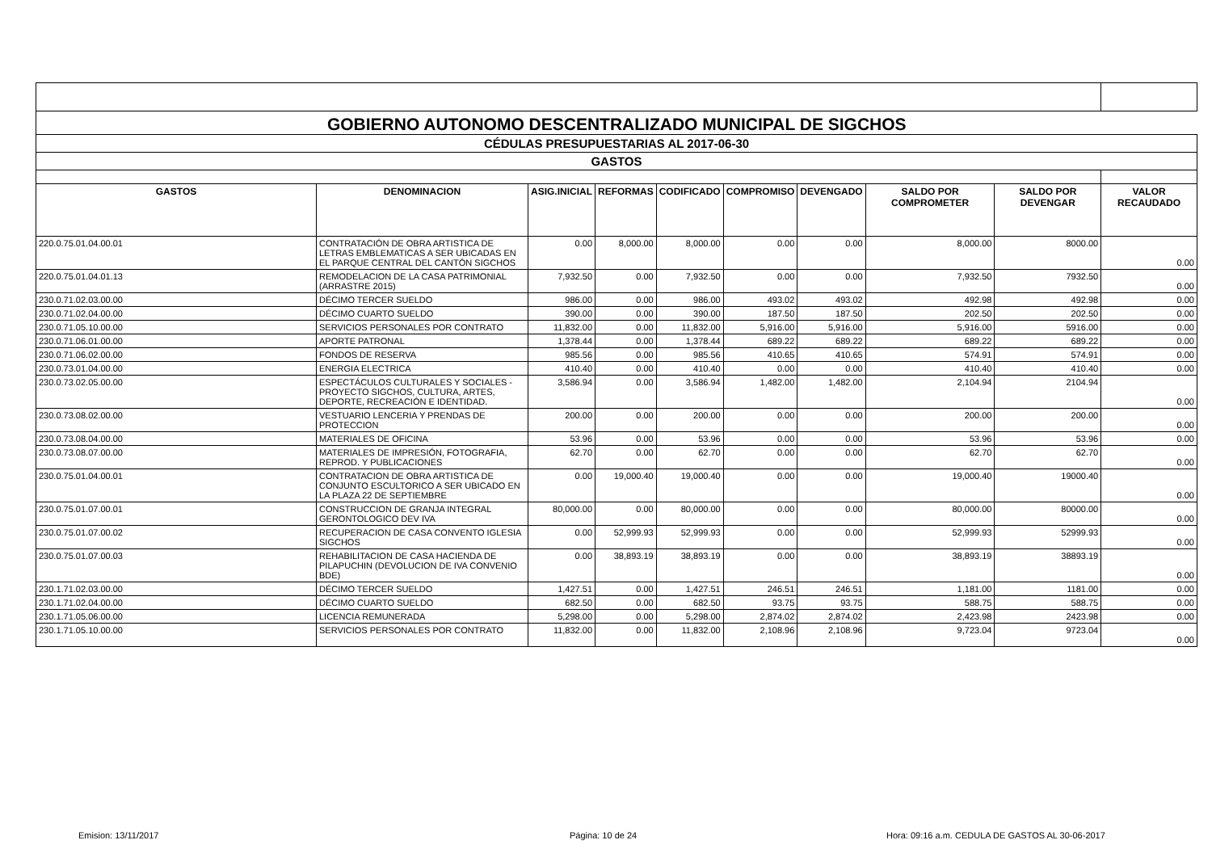| GOBIERNO AUTONOMO DESCENTRALIZADO MUNICIPAL DE SIGCHOS | | | | | | | | | |
| CÉDULAS PRESUPUESTARIAS AL 2017-06-30 | | | | | | | | | |
| GASTOS | | | | | | | | | |
| GASTOS | DENOMINACION | ASIG.INICIAL | REFORMAS | CODIFICADO | COMPROMISO | DEVENGADO | SALDO POR COMPROMETER | SALDO POR DEVENGAR | VALOR RECAUDADO |
| 220.0.75.01.04.00.01 | CONTRATACIÓN DE OBRA ARTISTICA DE LETRAS EMBLEMATICAS A SER UBICADAS EN EL PARQUE CENTRAL DEL CANTÓN SIGCHOS | 0.00 | 8,000.00 | 8,000.00 | 0.00 | 0.00 | 8,000.00 | 8000.00 | 0.00 |
| 220.0.75.01.04.01.13 | REMODELACION DE LA CASA PATRIMONIAL (ARRASTRE 2015) | 7,932.50 | 0.00 | 7,932.50 | 0.00 | 0.00 | 7,932.50 | 7932.50 | 0.00 |
| 230.0.71.02.03.00.00 | DÉCIMO TERCER SUELDO | 986.00 | 0.00 | 986.00 | 493.02 | 493.02 | 492.98 | 492.98 | 0.00 |
| 230.0.71.02.04.00.00 | DÉCIMO CUARTO SUELDO | 390.00 | 0.00 | 390.00 | 187.50 | 187.50 | 202.50 | 202.50 | 0.00 |
| 230.0.71.05.10.00.00 | SERVICIOS PERSONALES POR CONTRATO | 11,832.00 | 0.00 | 11,832.00 | 5,916.00 | 5,916.00 | 5,916.00 | 5916.00 | 0.00 |
| 230.0.71.06.01.00.00 | APORTE PATRONAL | 1,378.44 | 0.00 | 1,378.44 | 689.22 | 689.22 | 689.22 | 689.22 | 0.00 |
| 230.0.71.06.02.00.00 | FONDOS DE RESERVA | 985.56 | 0.00 | 985.56 | 410.65 | 410.65 | 574.91 | 574.91 | 0.00 |
| 230.0.73.01.04.00.00 | ENERGIA ELECTRICA | 410.40 | 0.00 | 410.40 | 0.00 | 0.00 | 410.40 | 410.40 | 0.00 |
| 230.0.73.02.05.00.00 | ESPECTÁCULOS CULTURALES Y SOCIALES - PROYECTO SIGCHOS, CULTURA, ARTES, DEPORTE, RECREACIÓN E IDENTIDAD. | 3,586.94 | 0.00 | 3,586.94 | 1,482.00 | 1,482.00 | 2,104.94 | 2104.94 | 0.00 |
| 230.0.73.08.02.00.00 | VESTUARIO LENCERIA Y PRENDAS DE PROTECCION | 200.00 | 0.00 | 200.00 | 0.00 | 0.00 | 200.00 | 200.00 | 0.00 |
| 230.0.73.08.04.00.00 | MATERIALES DE OFICINA | 53.96 | 0.00 | 53.96 | 0.00 | 0.00 | 53.96 | 53.96 | 0.00 |
| 230.0.73.08.07.00.00 | MATERIALES DE IMPRESIÓN, FOTOGRAFIA, REPROD. Y PUBLICACIONES | 62.70 | 0.00 | 62.70 | 0.00 | 0.00 | 62.70 | 62.70 | 0.00 |
| 230.0.75.01.04.00.01 | CONTRATACION DE OBRA ARTISTICA DE CONJUNTO ESCULTORICO A SER UBICADO EN LA PLAZA 22 DE SEPTIEMBRE | 0.00 | 19,000.40 | 19,000.40 | 0.00 | 0.00 | 19,000.40 | 19000.40 | 0.00 |
| 230.0.75.01.07.00.01 | CONSTRUCCION DE GRANJA INTEGRAL GERONTOLOGICO DEV IVA | 80,000.00 | 0.00 | 80,000.00 | 0.00 | 0.00 | 80,000.00 | 80000.00 | 0.00 |
| 230.0.75.01.07.00.02 | RECUPERACION DE CASA CONVENTO IGLESIA SIGCHOS | 0.00 | 52,999.93 | 52,999.93 | 0.00 | 0.00 | 52,999.93 | 52999.93 | 0.00 |
| 230.0.75.01.07.00.03 | REHABILITACION DE CASA HACIENDA DE PILAPUCHIN (DEVOLUCION DE IVA CONVENIO BDE) | 0.00 | 38,893.19 | 38,893.19 | 0.00 | 0.00 | 38,893.19 | 38893.19 | 0.00 |
| 230.1.71.02.03.00.00 | DÉCIMO TERCER SUELDO | 1,427.51 | 0.00 | 1,427.51 | 246.51 | 246.51 | 1,181.00 | 1181.00 | 0.00 |
| 230.1.71.02.04.00.00 | DÉCIMO CUARTO SUELDO | 682.50 | 0.00 | 682.50 | 93.75 | 93.75 | 588.75 | 588.75 | 0.00 |
| 230.1.71.05.06.00.00 | LICENCIA REMUNERADA | 5,298.00 | 0.00 | 5,298.00 | 2,874.02 | 2,874.02 | 2,423.98 | 2423.98 | 0.00 |
| 230.1.71.05.10.00.00 | SERVICIOS PERSONALES POR CONTRATO | 11,832.00 | 0.00 | 11,832.00 | 2,108.96 | 2,108.96 | 9,723.04 | 9723.04 | 0.00 |
Emision: 13/11/2017 Página: 10 de 24
Hora: 09:16 a.m. CEDULA DE GASTOS AL 30-06-2017